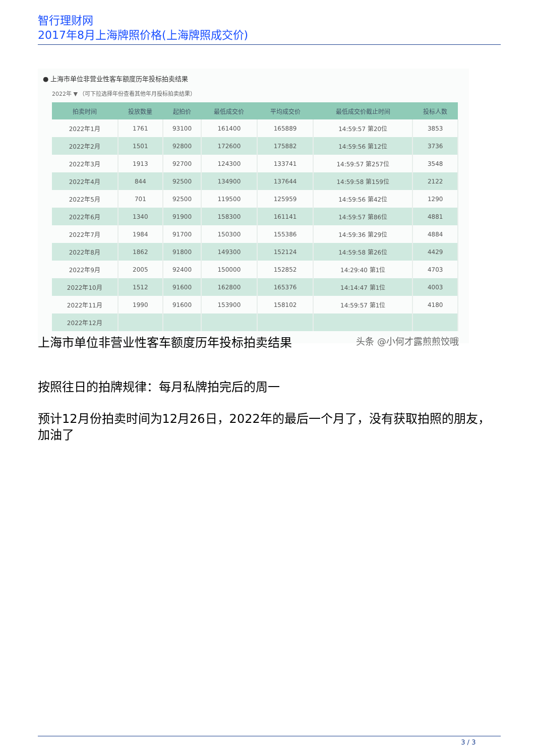智行理财网
2017年8月上海牌照价格(上海牌照成交价)
● 上海市单位非营业性客车额度历年投标拍卖结果
2022年 ▼ （可下拉选择年份查看其他年月投标拍卖结果）
| 拍卖时间 | 投放数量 | 起拍价 | 最低成交价 | 平均成交价 | 最低成交价截止时间 | 投标人数 |
| --- | --- | --- | --- | --- | --- | --- |
| 2022年1月 | 1761 | 93100 | 161400 | 165889 | 14:59:57 第20位 | 3853 |
| 2022年2月 | 1501 | 92800 | 172600 | 175882 | 14:59:56 第12位 | 3736 |
| 2022年3月 | 1913 | 92700 | 124300 | 133741 | 14:59:57 第257位 | 3548 |
| 2022年4月 | 844 | 92500 | 134900 | 137644 | 14:59:58 第159位 | 2122 |
| 2022年5月 | 701 | 92500 | 119500 | 125959 | 14:59:56 第42位 | 1290 |
| 2022年6月 | 1340 | 91900 | 158300 | 161141 | 14:59:57 第86位 | 4881 |
| 2022年7月 | 1984 | 91700 | 150300 | 155386 | 14:59:36 第29位 | 4884 |
| 2022年8月 | 1862 | 91800 | 149300 | 152124 | 14:59:58 第26位 | 4429 |
| 2022年9月 | 2005 | 92400 | 150000 | 152852 | 14:29:40 第1位 | 4703 |
| 2022年10月 | 1512 | 91600 | 162800 | 165376 | 14:14:47 第1位 | 4003 |
| 2022年11月 | 1990 | 91600 | 153900 | 158102 | 14:59:57 第1位 | 4180 |
| 2022年12月 | | | | | | |
头条 @小何才露煎煎饺哦
上海市单位非营业性客车额度历年投标拍卖结果
按照往日的拍牌规律：每月私牌拍完后的周一
预计12月份拍卖时间为12月26日，2022年的最后一个月了，没有获取拍照的朋友，加油了
3 / 3